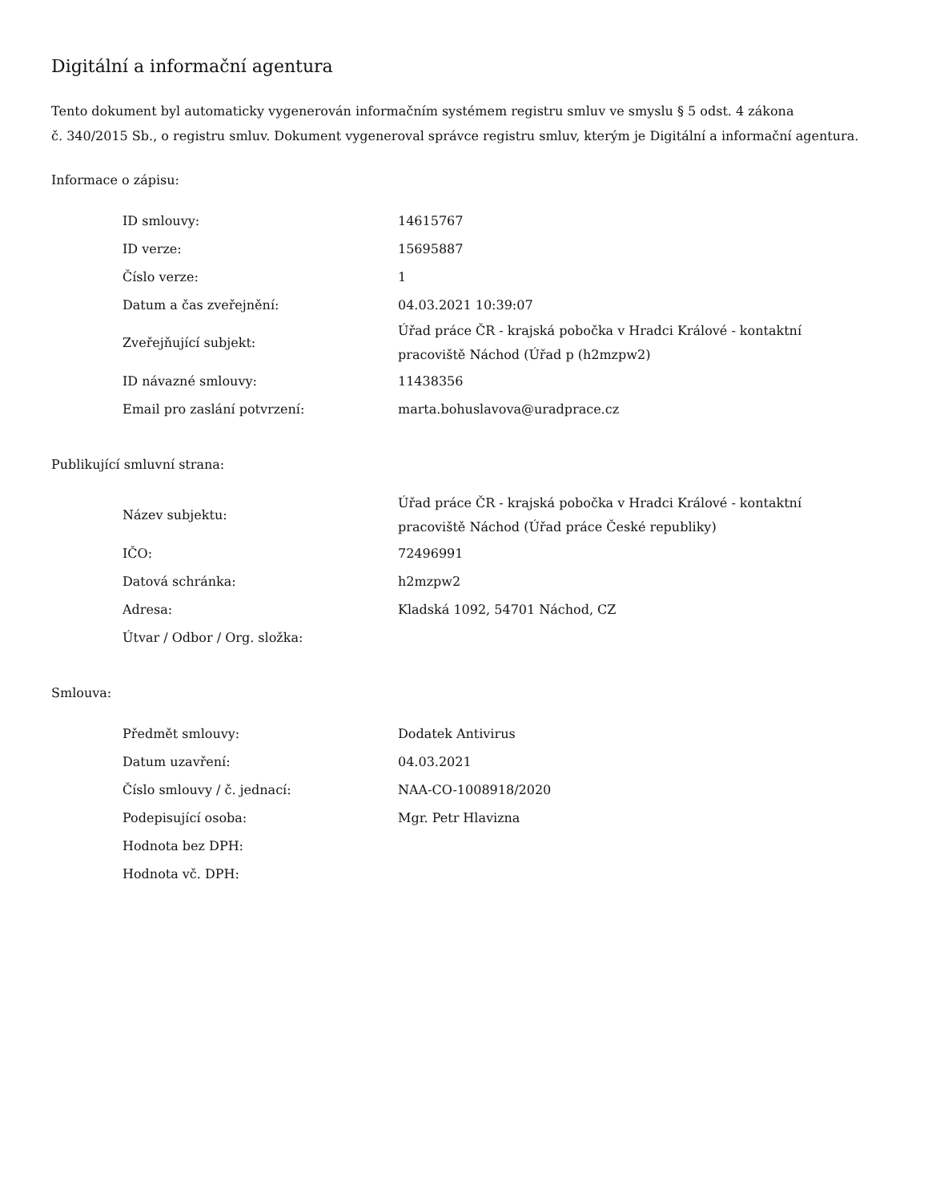Digitální a informační agentura
Tento dokument byl automaticky vygenerován informačním systémem registru smluv ve smyslu § 5 odst. 4 zákona
č. 340/2015 Sb., o registru smluv. Dokument vygeneroval správce registru smluv, kterým je Digitální a informační agentura.
Informace o zápisu:
| ID smlouvy: | 14615767 |
| ID verze: | 15695887 |
| Číslo verze: | 1 |
| Datum a čas zveřejnění: | 04.03.2021 10:39:07 |
| Zveřejňující subjekt: | Úřad práce ČR - krajská pobočka v Hradci Králové - kontaktní pracoviště Náchod (Úřad p (h2mzpw2) |
| ID návazné smlouvy: | 11438356 |
| Email pro zaslání potvrzení: | marta.bohuslavova@uradprace.cz |
Publikující smluvní strana:
| Název subjektu: | Úřad práce ČR - krajská pobočka v Hradci Králové - kontaktní pracoviště Náchod (Úřad práce České republiky) |
| IČO: | 72496991 |
| Datová schránka: | h2mzpw2 |
| Adresa: | Kladská 1092, 54701 Náchod, CZ |
| Útvar / Odbor / Org. složka: | |
Smlouva:
| Předmět smlouvy: | Dodatek Antivirus |
| Datum uzavření: | 04.03.2021 |
| Číslo smlouvy / č. jednací: | NAA-CO-1008918/2020 |
| Podepisující osoba: | Mgr. Petr Hlavizna |
| Hodnota bez DPH: | |
| Hodnota vč. DPH: | |